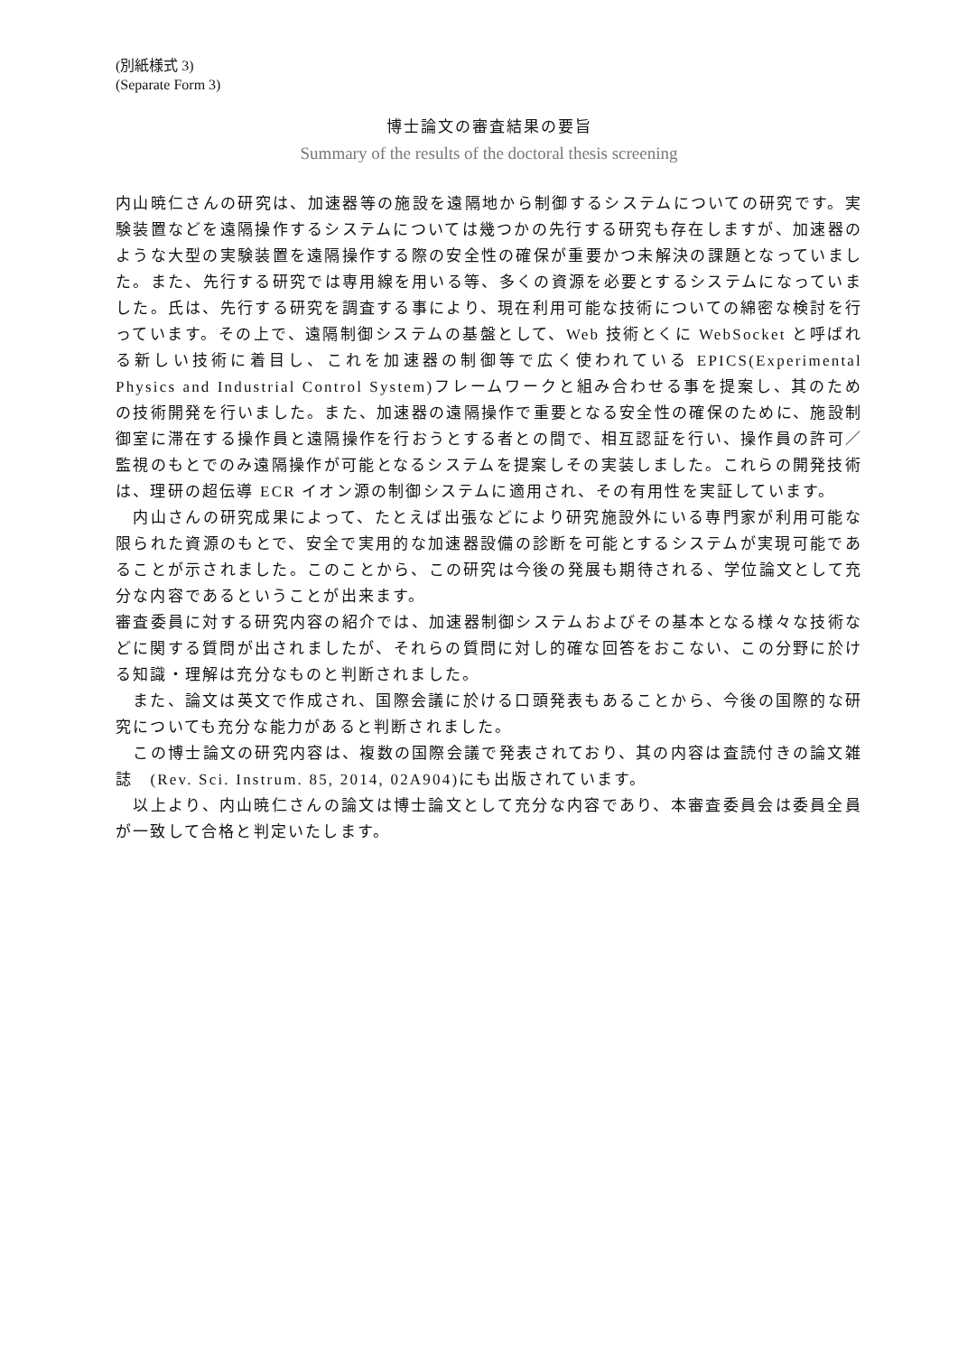(別紙様式 3)
(Separate Form 3)
博士論文の審査結果の要旨
Summary of the results of the doctoral thesis screening
内山暁仁さんの研究は、加速器等の施設を遠隔地から制御するシステムについての研究です。実験装置などを遠隔操作するシステムについては幾つかの先行する研究も存在しますが、加速器のような大型の実験装置を遠隔操作する際の安全性の確保が重要かつ未解決の課題となっていました。また、先行する研究では専用線を用いる等、多くの資源を必要とするシステムになっていました。氏は、先行する研究を調査する事により、現在利用可能な技術についての綿密な検討を行っています。その上で、遠隔制御システムの基盤として、Web 技術とくに WebSocket と呼ばれる新しい技術に着目し、これを加速器の制御等で広く使われている EPICS(Experimental Physics and Industrial Control System)フレームワークと組み合わせる事を提案し、其のための技術開発を行いました。また、加速器の遠隔操作で重要となる安全性の確保のために、施設制御室に滞在する操作員と遠隔操作を行おうとする者との間で、相互認証を行い、操作員の許可／監視のもとでのみ遠隔操作が可能となるシステムを提案しその実装しました。これらの開発技術は、理研の超伝導 ECR イオン源の制御システムに適用され、その有用性を実証しています。
　内山さんの研究成果によって、たとえば出張などにより研究施設外にいる専門家が利用可能な限られた資源のもとで、安全で実用的な加速器設備の診断を可能とするシステムが実現可能であることが示されました。このことから、この研究は今後の発展も期待される、学位論文として充分な内容であるということが出来ます。
審査委員に対する研究内容の紹介では、加速器制御システムおよびその基本となる様々な技術などに関する質問が出されましたが、それらの質問に対し的確な回答をおこない、この分野に於ける知識・理解は充分なものと判断されました。
　また、論文は英文で作成され、国際会議に於ける口頭発表もあることから、今後の国際的な研究についても充分な能力があると判断されました。
　この博士論文の研究内容は、複数の国際会議で発表されており、其の内容は査読付きの論文雑誌　(Rev. Sci. Instrum. 85, 2014, 02A904)にも出版されています。
　以上より、内山暁仁さんの論文は博士論文として充分な内容であり、本審査委員会は委員全員が一致して合格と判定いたします。